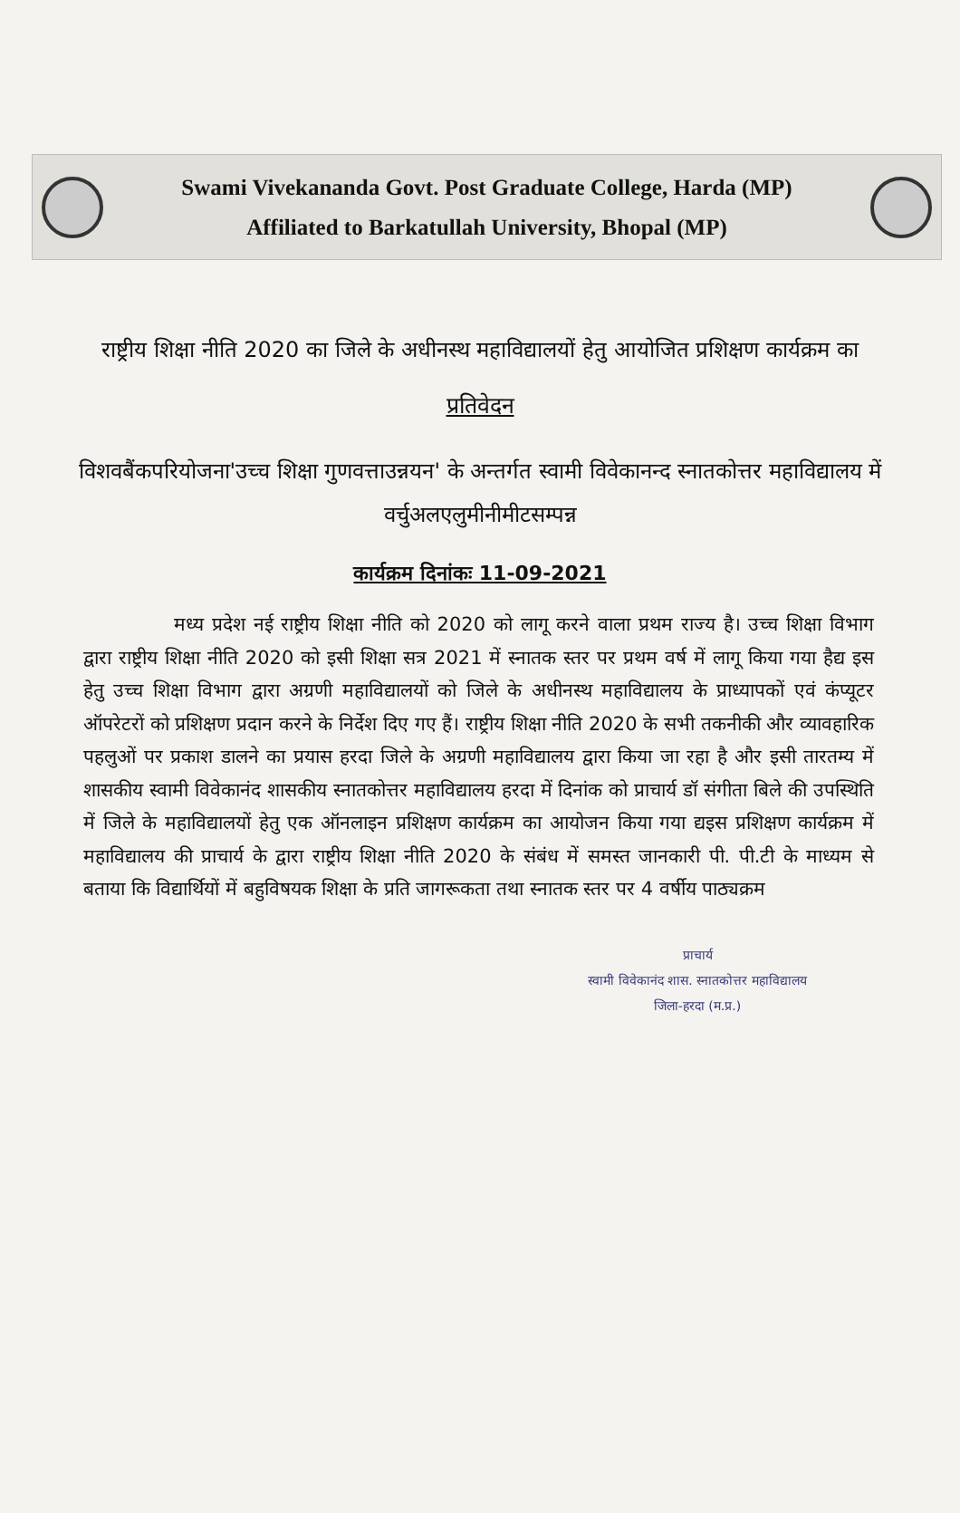Swami Vivekananda Govt. Post Graduate College, Harda (MP)
Affiliated to Barkatullah University, Bhopal (MP)
राष्ट्रीय शिक्षा नीति 2020 का जिले के अधीनस्थ महाविद्यालयों हेतु आयोजित प्रशिक्षण कार्यक्रम का
प्रतिवेदन
विशवबैंकपरियोजना'उच्च शिक्षा गुणवत्ताउन्नयन' के अन्तर्गत स्वामी विवेकानन्द स्नातकोत्तर महाविद्यालय में वर्चुअलएलुमीनीमीटसम्पन्न
कार्यक्रम दिनांकः 11-09-2021
मध्य प्रदेश नई राष्ट्रीय शिक्षा नीति को 2020 को लागू करने वाला प्रथम राज्य है। उच्च शिक्षा विभाग द्वारा राष्ट्रीय शिक्षा नीति 2020 को इसी शिक्षा सत्र 2021 में स्नातक स्तर पर प्रथम वर्ष में लागू किया गया हैद्य इस हेतु उच्च शिक्षा विभाग द्वारा अग्रणी महाविद्यालयों को जिले के अधीनस्थ महाविद्यालय के प्राध्यापकों एवं कंप्यूटर ऑपरेटरों को प्रशिक्षण प्रदान करने के निर्देश दिए गए हैं। राष्ट्रीय शिक्षा नीति 2020 के सभी तकनीकी और व्यावहारिक पहलुओं पर प्रकाश डालने का प्रयास हरदा जिले के अग्रणी महाविद्यालय द्वारा किया जा रहा है और इसी तारतम्य में शासकीय स्वामी विवेकानंद शासकीय स्नातकोत्तर महाविद्यालय हरदा में दिनांक को प्राचार्य डॉ संगीता बिले की उपस्थिति में जिले के महाविद्यालयों हेतु एक ऑनलाइन प्रशिक्षण कार्यक्रम का आयोजन किया गया द्यइस प्रशिक्षण कार्यक्रम में महाविद्यालय की प्राचार्य के द्वारा राष्ट्रीय शिक्षा नीति 2020 के संबंध में समस्त जानकारी पी. पी.टी के माध्यम से बताया कि विद्यार्थियों में बहुविषयक शिक्षा के प्रति जागरूकता तथा स्नातक स्तर पर 4 वर्षीय पाठ्यक्रम
प्राचार्य
स्वामी विवेकानंद शास. स्नातकोत्तर महाविद्यालय
जिला-हरदा (म.प्र.)